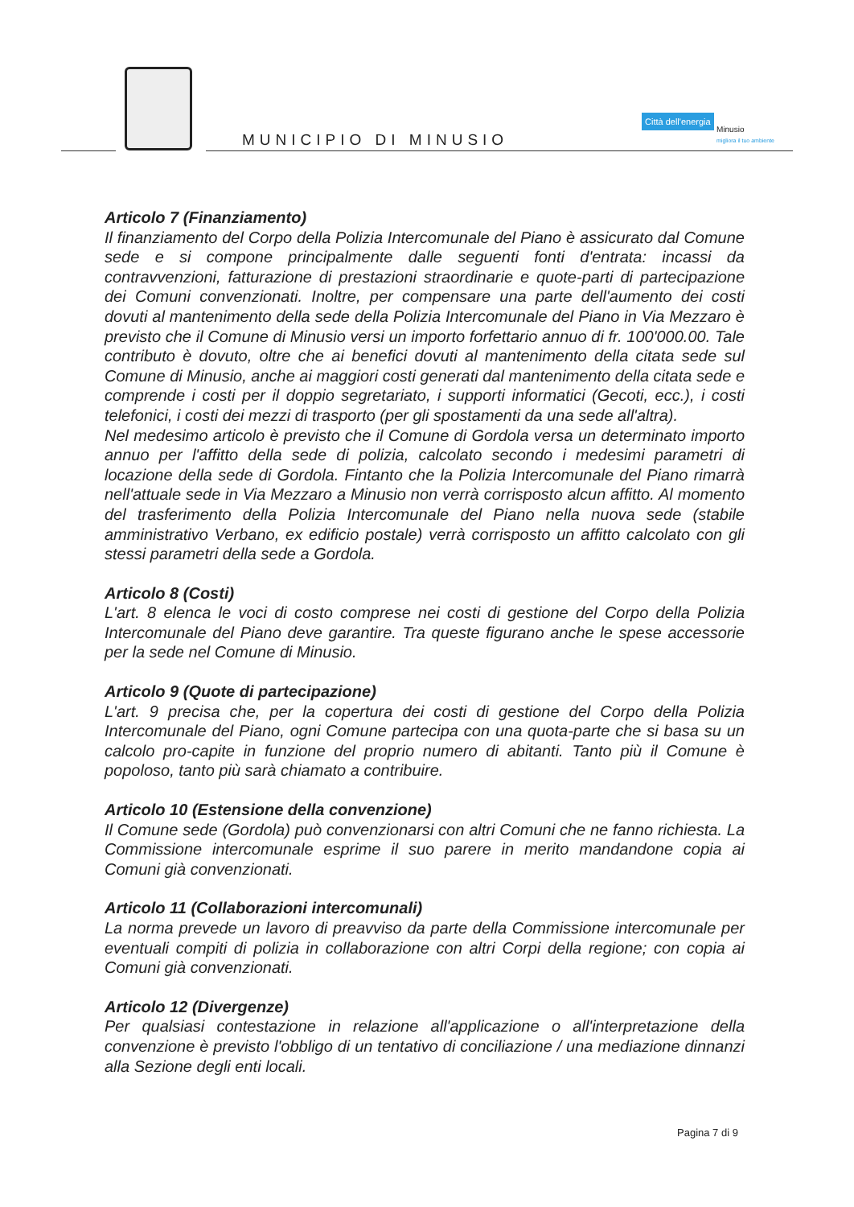MUNICIPIO DI MINUSIO
Città dell'energia
Minusio
migliora il tuo ambiente
Articolo 7 (Finanziamento)
Il finanziamento del Corpo della Polizia Intercomunale del Piano è assicurato dal Comune sede e si compone principalmente dalle seguenti fonti d'entrata: incassi da contravvenzioni, fatturazione di prestazioni straordinarie e quote-parti di partecipazione dei Comuni convenzionati. Inoltre, per compensare una parte dell'aumento dei costi dovuti al mantenimento della sede della Polizia Intercomunale del Piano in Via Mezzaro è previsto che il Comune di Minusio versi un importo forfettario annuo di fr. 100'000.00. Tale contributo è dovuto, oltre che ai benefici dovuti al mantenimento della citata sede sul Comune di Minusio, anche ai maggiori costi generati dal mantenimento della citata sede e comprende i costi per il doppio segretariato, i supporti informatici (Gecoti, ecc.), i costi telefonici, i costi dei mezzi di trasporto (per gli spostamenti da una sede all'altra).
Nel medesimo articolo è previsto che il Comune di Gordola versa un determinato importo annuo per l'affitto della sede di polizia, calcolato secondo i medesimi parametri di locazione della sede di Gordola. Fintanto che la Polizia Intercomunale del Piano rimarrà nell'attuale sede in Via Mezzaro a Minusio non verrà corrisposto alcun affitto. Al momento del trasferimento della Polizia Intercomunale del Piano nella nuova sede (stabile amministrativo Verbano, ex edificio postale) verrà corrisposto un affitto calcolato con gli stessi parametri della sede a Gordola.
Articolo 8 (Costi)
L'art. 8 elenca le voci di costo comprese nei costi di gestione del Corpo della Polizia Intercomunale del Piano deve garantire. Tra queste figurano anche le spese accessorie per la sede nel Comune di Minusio.
Articolo 9 (Quote di partecipazione)
L'art. 9 precisa che, per la copertura dei costi di gestione del Corpo della Polizia Intercomunale del Piano, ogni Comune partecipa con una quota-parte che si basa su un calcolo pro-capite in funzione del proprio numero di abitanti. Tanto più il Comune è popoloso, tanto più sarà chiamato a contribuire.
Articolo 10 (Estensione della convenzione)
Il Comune sede (Gordola) può convenzionarsi con altri Comuni che ne fanno richiesta. La Commissione intercomunale esprime il suo parere in merito mandandone copia ai Comuni già convenzionati.
Articolo 11 (Collaborazioni intercomunali)
La norma prevede un lavoro di preavviso da parte della Commissione intercomunale per eventuali compiti di polizia in collaborazione con altri Corpi della regione; con copia ai Comuni già convenzionati.
Articolo 12 (Divergenze)
Per qualsiasi contestazione in relazione all'applicazione o all'interpretazione della convenzione è previsto l'obbligo di un tentativo di conciliazione / una mediazione dinnanzi alla Sezione degli enti locali.
Pagina 7 di 9